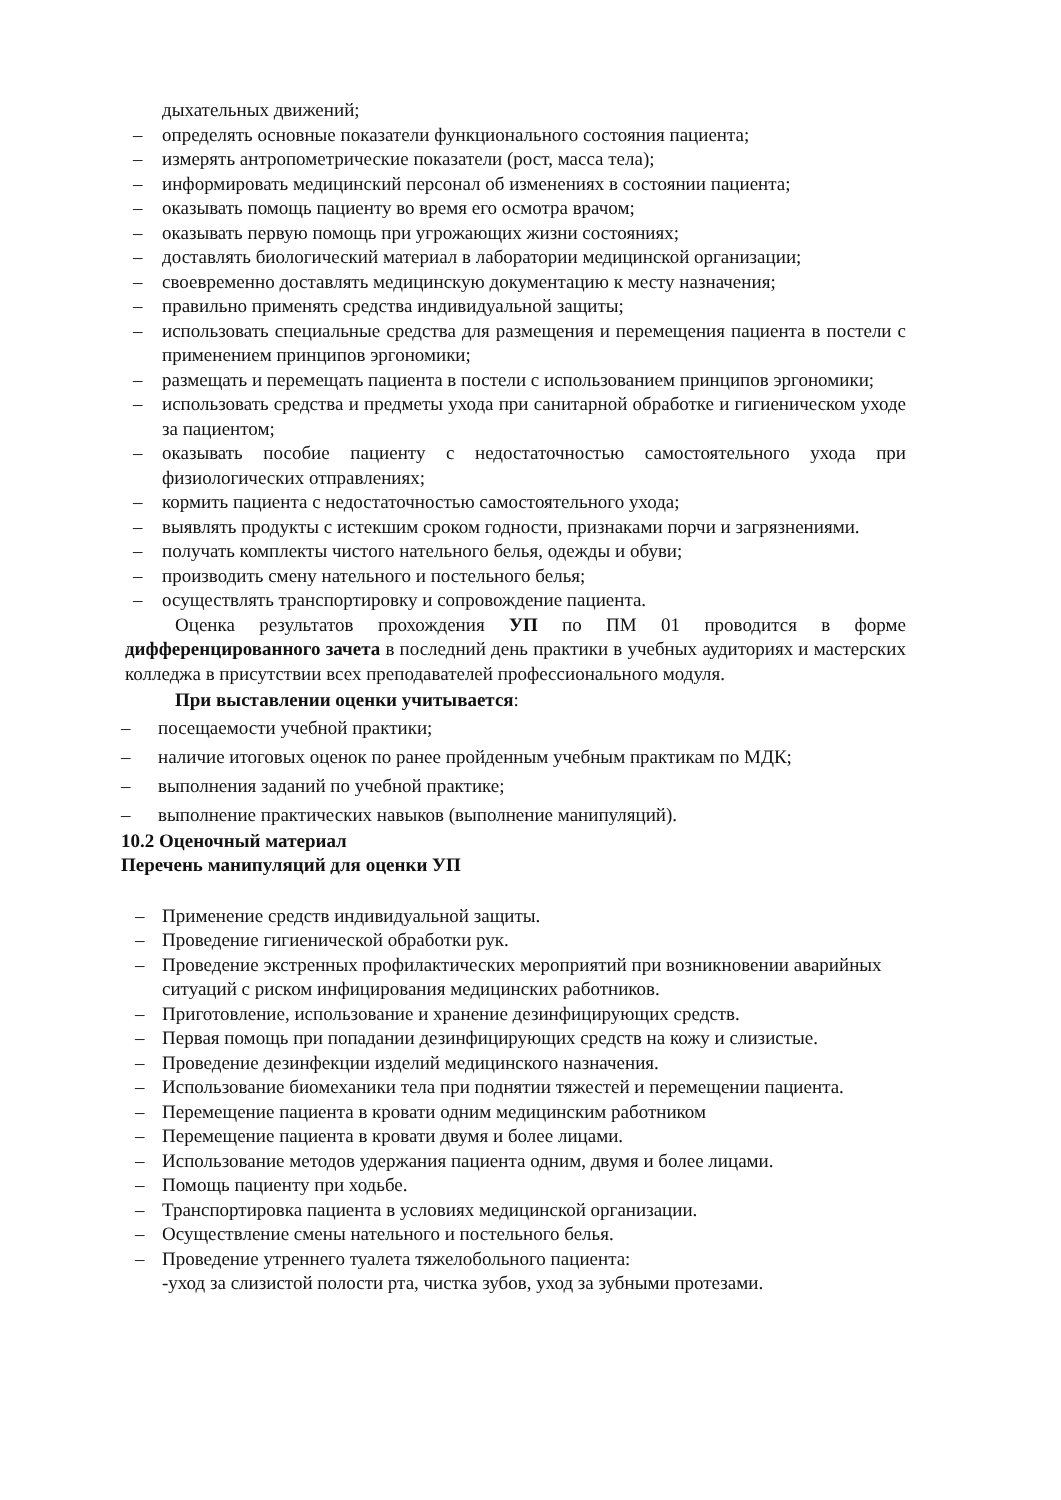дыхательных движений;
– определять основные показатели функционального состояния пациента;
– измерять антропометрические показатели (рост, масса тела);
– информировать медицинский персонал об изменениях в состоянии пациента;
– оказывать помощь пациенту во время его осмотра врачом;
– оказывать первую помощь при угрожающих жизни состояниях;
– доставлять биологический материал в лаборатории медицинской организации;
– своевременно доставлять медицинскую документацию к месту назначения;
– правильно применять средства индивидуальной защиты;
– использовать специальные средства для размещения и перемещения пациента в постели с применением принципов эргономики;
– размещать и перемещать пациента в постели с использованием принципов эргономики;
– использовать средства и предметы ухода при санитарной обработке и гигиеническом уходе за пациентом;
– оказывать пособие пациенту с недостаточностью самостоятельного ухода при физиологических отправлениях;
– кормить пациента с недостаточностью самостоятельного ухода;
– выявлять продукты с истекшим сроком годности, признаками порчи и загрязнениями.
– получать комплекты чистого нательного белья, одежды и обуви;
– производить смену нательного и постельного белья;
– осуществлять транспортировку и сопровождение пациента.
Оценка результатов прохождения УП по ПМ 01 проводится в форме дифференцированного зачета в последний день практики в учебных аудиториях и мастерских колледжа в присутствии всех преподавателей профессионального модуля.
При выставлении оценки учитывается:
– посещаемости учебной практики;
– наличие итоговых оценок по ранее пройденным учебным практикам по МДК;
– выполнения заданий по учебной практике;
– выполнение практических навыков (выполнение манипуляций).
10.2 Оценочный материал
Перечень манипуляций для оценки УП
– Применение средств индивидуальной защиты.
– Проведение гигиенической обработки рук.
– Проведение экстренных профилактических мероприятий при возникновении аварийных ситуаций с риском инфицирования медицинских работников.
– Приготовление, использование и хранение дезинфицирующих средств.
– Первая помощь при попадании дезинфицирующих средств на кожу и слизистые.
– Проведение дезинфекции изделий медицинского назначения.
– Использование биомеханики тела при поднятии тяжестей и перемещении пациента.
– Перемещение пациента в кровати одним медицинским работником
– Перемещение пациента в кровати двумя и более лицами.
– Использование методов удержания пациента одним, двумя и более лицами.
– Помощь пациенту при ходьбе.
– Транспортировка пациента в условиях медицинской организации.
– Осуществление смены нательного и постельного белья.
– Проведение утреннего туалета тяжелобольного пациента:
-уход за слизистой полости рта, чистка зубов, уход за зубными протезами.